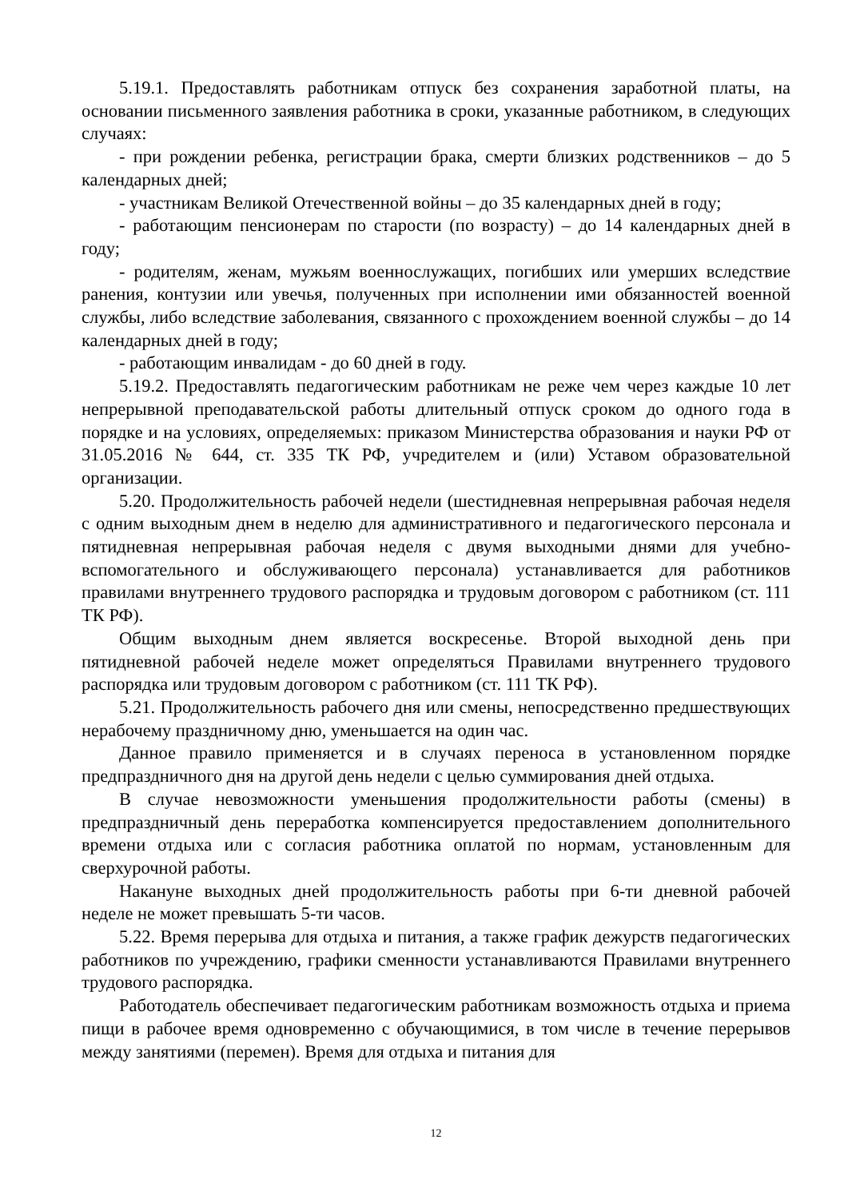5.19.1. Предоставлять работникам отпуск без сохранения заработной платы, на основании письменного заявления работника в сроки, указанные работником, в следующих случаях:
- при рождении ребенка, регистрации брака, смерти близких родственников – до 5 календарных дней;
- участникам Великой Отечественной войны – до 35 календарных дней в году;
- работающим пенсионерам по старости (по возрасту) – до 14 календарных дней в году;
- родителям, женам, мужьям военнослужащих, погибших или умерших вследствие ранения, контузии или увечья, полученных при исполнении ими обязанностей военной службы, либо вследствие заболевания, связанного с прохождением военной службы – до 14 календарных дней в году;
- работающим инвалидам - до 60 дней в году.
5.19.2. Предоставлять педагогическим работникам не реже чем через каждые 10 лет непрерывной преподавательской работы длительный отпуск сроком до одного года в порядке и на условиях, определяемых: приказом Министерства образования и науки РФ от 31.05.2016 № 644, ст. 335 ТК РФ, учредителем и (или) Уставом образовательной организации.
5.20. Продолжительность рабочей недели (шестидневная непрерывная рабочая неделя с одним выходным днем в неделю для административного и педагогического персонала и пятидневная непрерывная рабочая неделя с двумя выходными днями для учебно-вспомогательного и обслуживающего персонала) устанавливается для работников правилами внутреннего трудового распорядка и трудовым договором с работником (ст. 111 ТК РФ).
Общим выходным днем является воскресенье. Второй выходной день при пятидневной рабочей неделе может определяться Правилами внутреннего трудового распорядка или трудовым договором с работником (ст. 111 ТК РФ).
5.21. Продолжительность рабочего дня или смены, непосредственно предшествующих нерабочему праздничному дню, уменьшается на один час.
Данное правило применяется и в случаях переноса в установленном порядке предпраздничного дня на другой день недели с целью суммирования дней отдыха.
В случае невозможности уменьшения продолжительности работы (смены) в предпраздничный день переработка компенсируется предоставлением дополнительного времени отдыха или с согласия работника оплатой по нормам, установленным для сверхурочной работы.
Накануне выходных дней продолжительность работы при 6-ти дневной рабочей неделе не может превышать 5-ти часов.
5.22. Время перерыва для отдыха и питания, а также график дежурств педагогических работников по учреждению, графики сменности устанавливаются Правилами внутреннего трудового распорядка.
Работодатель обеспечивает педагогическим работникам возможность отдыха и приема пищи в рабочее время одновременно с обучающимися, в том числе в течение перерывов между занятиями (перемен). Время для отдыха и питания для
12